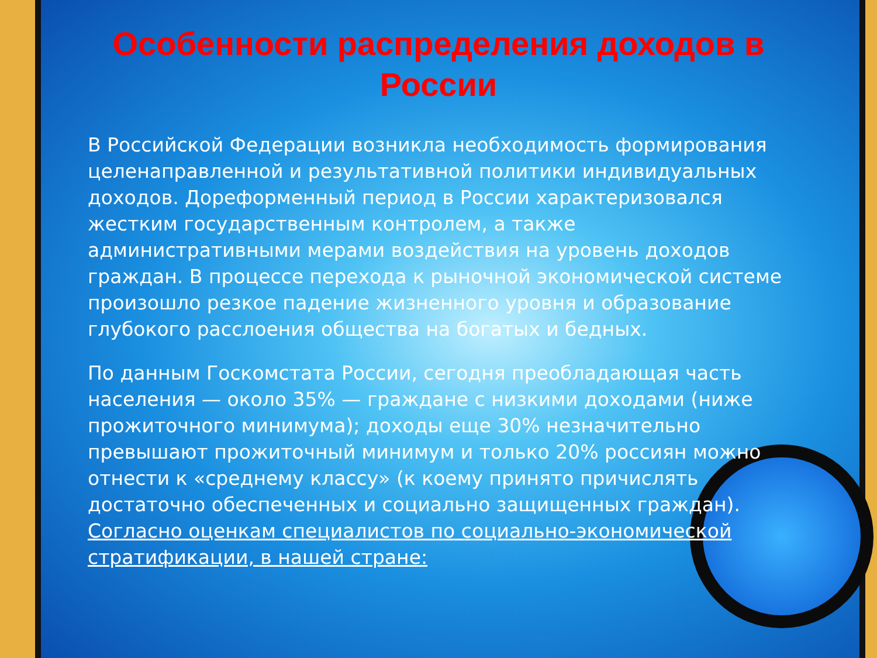Особенности распределения доходов в России
В Российской Федерации возникла необходимость формирования целенаправленной и результативной политики индивидуальных доходов. Дореформенный период в России характеризовался жестким государственным контролем, а также административными мерами воздействия на уровень доходов граждан. В процессе перехода к рыночной экономической системе произошло резкое падение жизненного уровня и образование глубокого расслоения общества на богатых и бедных.
По данным Госкомстата России, сегодня преобладающая часть населения — около 35% — граждане с низкими доходами (ниже прожиточного минимума); доходы еще 30% незначительно превышают прожиточный минимум и только 20% россиян можно отнести к «среднему классу» (к коему принято причислять достаточно обеспеченных и социально защищенных граждан). Согласно оценкам специалистов по социально-экономической стратификации, в нашей стране: